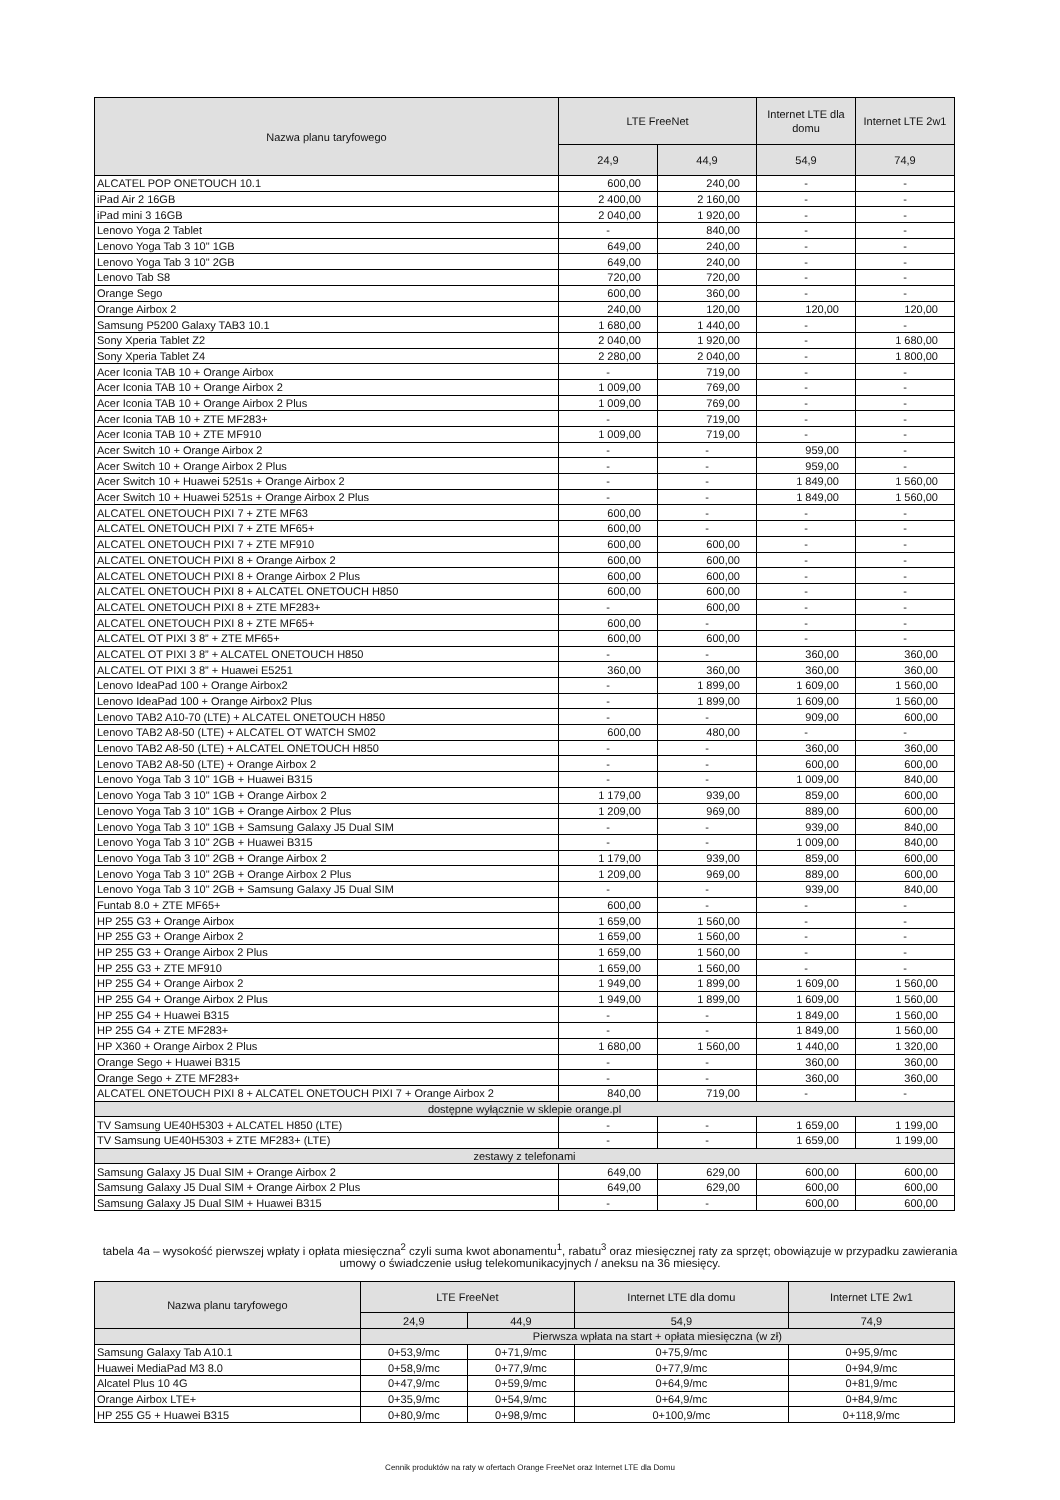| Nazwa planu taryfowego | LTE FreeNet | | Internet LTE dla domu | Internet LTE 2w1 |
| --- | --- | --- | --- | --- |
| | 24,9 | 44,9 | 54,9 | 74,9 |
| ALCATEL POP ONETOUCH 10.1 | 600,00 | 240,00 | - | - |
| iPad Air 2 16GB | 2 400,00 | 2 160,00 | - | - |
| iPad mini 3 16GB | 2 040,00 | 1 920,00 | - | - |
| Lenovo Yoga 2 Tablet | - | 840,00 | - | - |
| Lenovo Yoga Tab 3 10" 1GB | 649,00 | 240,00 | - | - |
| Lenovo Yoga Tab 3 10" 2GB | 649,00 | 240,00 | - | - |
| Lenovo Tab S8 | 720,00 | 720,00 | - | - |
| Orange Sego | 600,00 | 360,00 | - | - |
| Orange Airbox 2 | 240,00 | 120,00 | 120,00 | 120,00 |
| Samsung P5200 Galaxy TAB3 10.1 | 1 680,00 | 1 440,00 | - | - |
| Sony Xperia Tablet Z2 | 2 040,00 | 1 920,00 | - | 1 680,00 |
| Sony Xperia Tablet Z4 | 2 280,00 | 2 040,00 | - | 1 800,00 |
| Acer Iconia TAB 10 + Orange Airbox | - | 719,00 | - | - |
| Acer Iconia TAB 10 + Orange Airbox 2 | 1 009,00 | 769,00 | - | - |
| Acer Iconia TAB 10 + Orange Airbox 2 Plus | 1 009,00 | 769,00 | - | - |
| Acer Iconia TAB 10 + ZTE MF283+ | - | 719,00 | - | - |
| Acer Iconia TAB 10 + ZTE MF910 | 1 009,00 | 719,00 | - | - |
| Acer Switch 10 + Orange Airbox 2 | - | - | 959,00 | - |
| Acer Switch 10 + Orange Airbox 2 Plus | - | - | 959,00 | - |
| Acer Switch 10 + Huawei 5251s + Orange Airbox 2 | - | - | 1 849,00 | 1 560,00 |
| Acer Switch 10 + Huawei 5251s + Orange Airbox 2 Plus | - | - | 1 849,00 | 1 560,00 |
| ALCATEL ONETOUCH PIXI 7 + ZTE MF63 | 600,00 | - | - | - |
| ALCATEL ONETOUCH PIXI 7 + ZTE MF65+ | 600,00 | - | - | - |
| ALCATEL ONETOUCH PIXI 7 + ZTE MF910 | 600,00 | 600,00 | - | - |
| ALCATEL ONETOUCH PIXI 8 + Orange Airbox 2 | 600,00 | 600,00 | - | - |
| ALCATEL ONETOUCH PIXI 8 + Orange Airbox 2 Plus | 600,00 | 600,00 | - | - |
| ALCATEL ONETOUCH PIXI 8 + ALCATEL ONETOUCH H850 | 600,00 | 600,00 | - | - |
| ALCATEL ONETOUCH PIXI 8 + ZTE MF283+ | - | 600,00 | - | - |
| ALCATEL ONETOUCH PIXI 8 + ZTE MF65+ | 600,00 | - | - | - |
| ALCATEL OT PIXI 3 8” + ZTE MF65+ | 600,00 | 600,00 | - | - |
| ALCATEL OT PIXI 3 8” + ALCATEL ONETOUCH H850 | - | - | 360,00 | 360,00 |
| ALCATEL OT PIXI 3 8” + Huawei E5251 | 360,00 | 360,00 | 360,00 | 360,00 |
| Lenovo IdeaPad 100 + Orange Airbox2 | - | 1 899,00 | 1 609,00 | 1 560,00 |
| Lenovo IdeaPad 100 + Orange Airbox2 Plus | - | 1 899,00 | 1 609,00 | 1 560,00 |
| Lenovo TAB2 A10-70 (LTE) + ALCATEL ONETOUCH H850 | - | - | 909,00 | 600,00 |
| Lenovo TAB2 A8-50 (LTE) + ALCATEL OT WATCH SM02 | 600,00 | 480,00 | - | - |
| Lenovo TAB2 A8-50 (LTE) + ALCATEL ONETOUCH H850 | - | - | 360,00 | 360,00 |
| Lenovo TAB2 A8-50 (LTE) + Orange Airbox 2 | - | - | 600,00 | 600,00 |
| Lenovo Yoga Tab 3 10" 1GB + Huawei B315 | - | - | 1 009,00 | 840,00 |
| Lenovo Yoga Tab 3 10" 1GB + Orange Airbox 2 | 1 179,00 | 939,00 | 859,00 | 600,00 |
| Lenovo Yoga Tab 3 10" 1GB + Orange Airbox 2 Plus | 1 209,00 | 969,00 | 889,00 | 600,00 |
| Lenovo Yoga Tab 3 10" 1GB + Samsung Galaxy J5 Dual SIM | - | - | 939,00 | 840,00 |
| Lenovo Yoga Tab 3 10" 2GB + Huawei B315 | - | - | 1 009,00 | 840,00 |
| Lenovo Yoga Tab 3 10" 2GB + Orange Airbox 2 | 1 179,00 | 939,00 | 859,00 | 600,00 |
| Lenovo Yoga Tab 3 10" 2GB + Orange Airbox 2 Plus | 1 209,00 | 969,00 | 889,00 | 600,00 |
| Lenovo Yoga Tab 3 10" 2GB + Samsung Galaxy J5 Dual SIM | - | - | 939,00 | 840,00 |
| Funtab 8.0 + ZTE MF65+ | 600,00 | - | - | - |
| HP 255 G3 + Orange Airbox | 1 659,00 | 1 560,00 | - | - |
| HP 255 G3 + Orange Airbox 2 | 1 659,00 | 1 560,00 | - | - |
| HP 255 G3 + Orange Airbox 2 Plus | 1 659,00 | 1 560,00 | - | - |
| HP 255 G3 + ZTE MF910 | 1 659,00 | 1 560,00 | - | - |
| HP 255 G4 + Orange Airbox 2 | 1 949,00 | 1 899,00 | 1 609,00 | 1 560,00 |
| HP 255 G4 + Orange Airbox 2 Plus | 1 949,00 | 1 899,00 | 1 609,00 | 1 560,00 |
| HP 255 G4 + Huawei B315 | - | - | 1 849,00 | 1 560,00 |
| HP 255 G4 + ZTE MF283+ | - | - | 1 849,00 | 1 560,00 |
| HP X360 + Orange Airbox 2 Plus | 1 680,00 | 1 560,00 | 1 440,00 | 1 320,00 |
| Orange Sego + Huawei B315 | - | - | 360,00 | 360,00 |
| Orange Sego + ZTE MF283+ | - | - | 360,00 | 360,00 |
| ALCATEL ONETOUCH PIXI 8 + ALCATEL ONETOUCH PIXI 7 + Orange Airbox 2 | 840,00 | 719,00 | - | - |
| dostępne wyłącznie w sklepie orange.pl | | | | |
| TV Samsung UE40H5303 + ALCATEL H850 (LTE) | - | - | 1 659,00 | 1 199,00 |
| TV Samsung UE40H5303 + ZTE MF283+ (LTE) | - | - | 1 659,00 | 1 199,00 |
| zestawy z telefonami | | | | |
| Samsung Galaxy J5 Dual SIM + Orange Airbox 2 | 649,00 | 629,00 | 600,00 | 600,00 |
| Samsung Galaxy J5 Dual SIM + Orange Airbox 2 Plus | 649,00 | 629,00 | 600,00 | 600,00 |
| Samsung Galaxy J5 Dual SIM + Huawei B315 | - | - | 600,00 | 600,00 |
tabela 4a – wysokość pierwszej wpłaty i opłata miesięczna<sup>2</sup> czyli suma kwot abonamentu<sup>1</sup>, rabatu<sup>3</sup> oraz miesięcznej raty za sprzęt; obowiązuje w przypadku zawierania umowy o świadczenie usług telekomunikacyjnych / aneksu na 36 miesięcy.
| Nazwa planu taryfowego | LTE FreeNet | | Internet LTE dla domu | Internet LTE 2w1 |
| --- | --- | --- | --- | --- |
| | 24,9 | 44,9 | 54,9 | 74,9 |
| | Pierwsza wpłata na start + opłata miesięczna (w zł) | | | |
| Samsung Galaxy Tab A10.1 | 0+53,9/mc | 0+71,9/mc | 0+75,9/mc | 0+95,9/mc |
| Huawei MediaPad M3 8.0 | 0+58,9/mc | 0+77,9/mc | 0+77,9/mc | 0+94,9/mc |
| Alcatel Plus 10 4G | 0+47,9/mc | 0+59,9/mc | 0+64,9/mc | 0+81,9/mc |
| Orange Airbox LTE+ | 0+35,9/mc | 0+54,9/mc | 0+64,9/mc | 0+84,9/mc |
| HP 255 G5 + Huawei B315 | 0+80,9/mc | 0+98,9/mc | 0+100,9/mc | 0+118,9/mc |
Cennik produktów na raty w ofertach Orange FreeNet oraz Internet LTE dla Domu